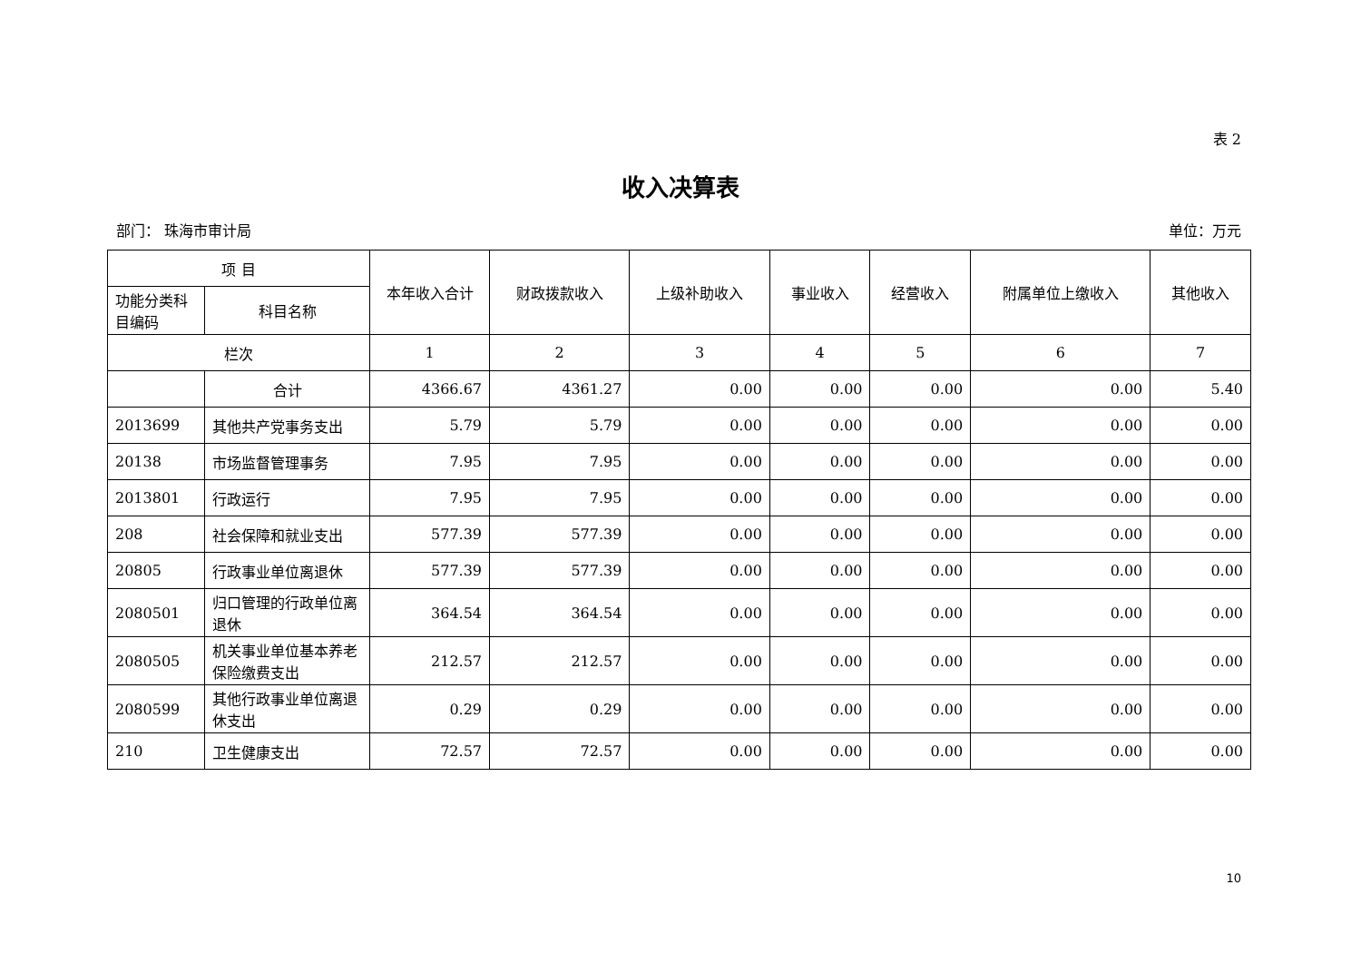表 2
收入决算表
部门： 珠海市审计局 单位：万元
| 项 目 | | 本年收入合计 | 财政拨款收入 | 上级补助收入 | 事业收入 | 经营收入 | 附属单位上缴收入 | 其他收入 |
| --- | --- | --- | --- | --- | --- | --- | --- | --- |
| 功能分类科目编码 | 科目名称 | | | | | | | |
| 栏次 | | 1 | 2 | 3 | 4 | 5 | 6 | 7 |
| | 合计 | 4366.67 | 4361.27 | 0.00 | 0.00 | 0.00 | 0.00 | 5.40 |
| 2013699 | 其他共产党事务支出 | 5.79 | 5.79 | 0.00 | 0.00 | 0.00 | 0.00 | 0.00 |
| 20138 | 市场监督管理事务 | 7.95 | 7.95 | 0.00 | 0.00 | 0.00 | 0.00 | 0.00 |
| 2013801 | 行政运行 | 7.95 | 7.95 | 0.00 | 0.00 | 0.00 | 0.00 | 0.00 |
| 208 | 社会保障和就业支出 | 577.39 | 577.39 | 0.00 | 0.00 | 0.00 | 0.00 | 0.00 |
| 20805 | 行政事业单位离退休 | 577.39 | 577.39 | 0.00 | 0.00 | 0.00 | 0.00 | 0.00 |
| 2080501 | 归口管理的行政单位离退休 | 364.54 | 364.54 | 0.00 | 0.00 | 0.00 | 0.00 | 0.00 |
| 2080505 | 机关事业单位基本养老保险缴费支出 | 212.57 | 212.57 | 0.00 | 0.00 | 0.00 | 0.00 | 0.00 |
| 2080599 | 其他行政事业单位离退休支出 | 0.29 | 0.29 | 0.00 | 0.00 | 0.00 | 0.00 | 0.00 |
| 210 | 卫生健康支出 | 72.57 | 72.57 | 0.00 | 0.00 | 0.00 | 0.00 | 0.00 |
10